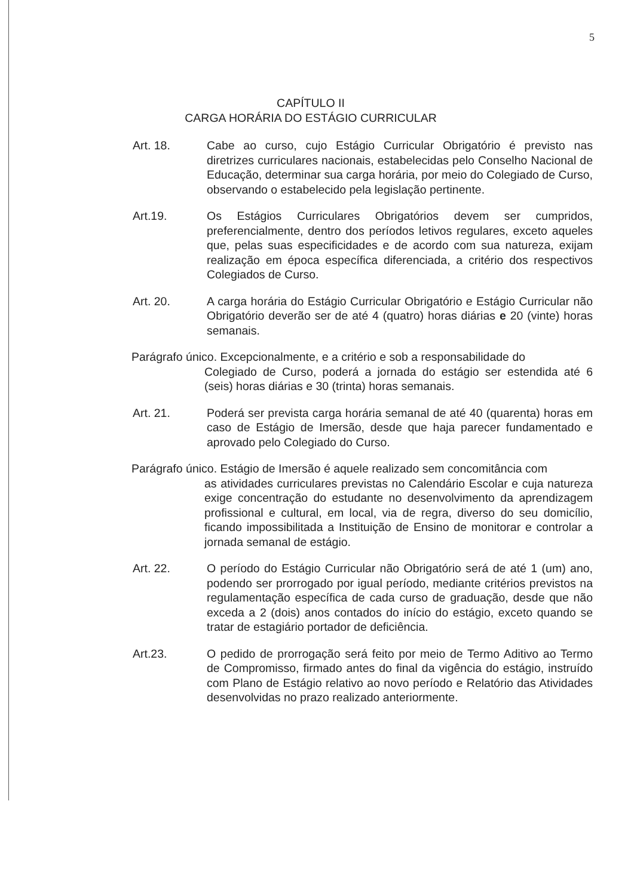5
CAPÍTULO II
CARGA HORÁRIA DO ESTÁGIO CURRICULAR
Art. 18. Cabe ao curso, cujo Estágio Curricular Obrigatório é previsto nas diretrizes curriculares nacionais, estabelecidas pelo Conselho Nacional de Educação, determinar sua carga horária, por meio do Colegiado de Curso, observando o estabelecido pela legislação pertinente.
Art.19. Os Estágios Curriculares Obrigatórios devem ser cumpridos, preferencialmente, dentro dos períodos letivos regulares, exceto aqueles que, pelas suas especificidades e de acordo com sua natureza, exijam realização em época específica diferenciada, a critério dos respectivos Colegiados de Curso.
Art. 20. A carga horária do Estágio Curricular Obrigatório e Estágio Curricular não Obrigatório deverão ser de até 4 (quatro) horas diárias e 20 (vinte) horas semanais.
Parágrafo único. Excepcionalmente, e a critério e sob a responsabilidade do
Colegiado de Curso, poderá a jornada do estágio ser estendida até 6 (seis) horas diárias e 30 (trinta) horas semanais.
Art. 21. Poderá ser prevista carga horária semanal de até 40 (quarenta) horas em caso de Estágio de Imersão, desde que haja parecer fundamentado e aprovado pelo Colegiado do Curso.
Parágrafo único. Estágio de Imersão é aquele realizado sem concomitância com
as atividades curriculares previstas no Calendário Escolar e cuja natureza exige concentração do estudante no desenvolvimento da aprendizagem profissional e cultural, em local, via de regra, diverso do seu domicílio, ficando impossibilitada a Instituição de Ensino de monitorar e controlar a jornada semanal de estágio.
Art. 22. O período do Estágio Curricular não Obrigatório será de até 1 (um) ano, podendo ser prorrogado por igual período, mediante critérios previstos na regulamentação específica de cada curso de graduação, desde que não exceda a 2 (dois) anos contados do início do estágio, exceto quando se tratar de estagiário portador de deficiência.
Art.23. O pedido de prorrogação será feito por meio de Termo Aditivo ao Termo de Compromisso, firmado antes do final da vigência do estágio, instruído com Plano de Estágio relativo ao novo período e Relatório das Atividades desenvolvidas no prazo realizado anteriormente.